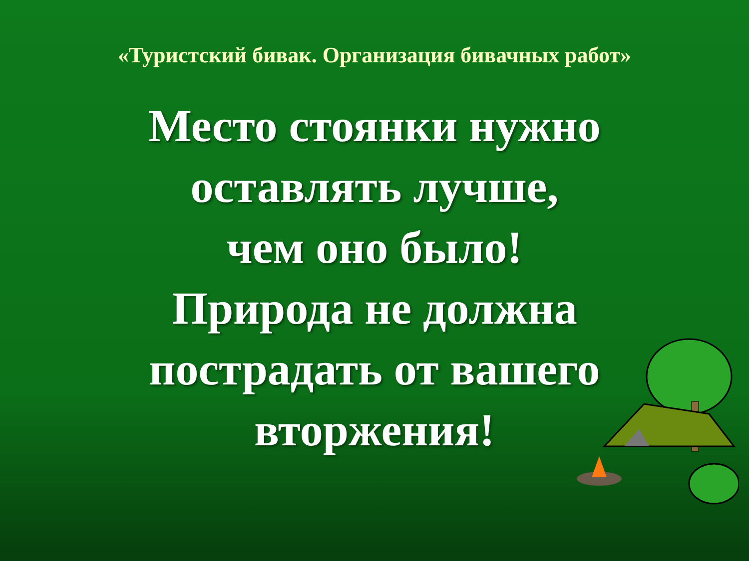«Туристский бивак. Организация бивачных работ»
Место стоянки нужно
оставлять лучше,
чем оно было!
Природа не должна
пострадать от вашего
вторжения!